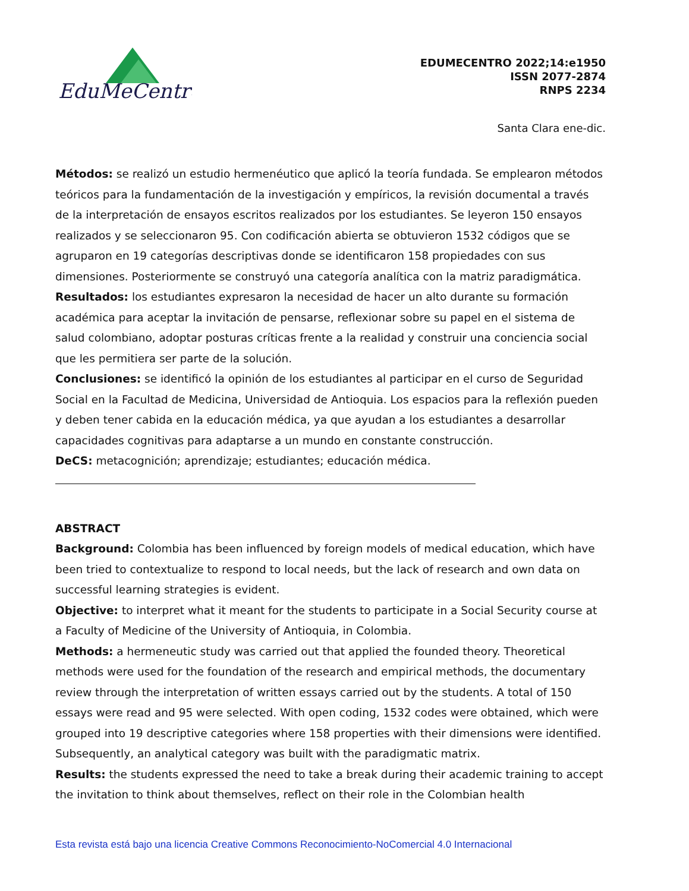EduMeCentro
EDUMECENTRO 2022;14:e1950
ISSN 2077-2874
RNPS 2234
Santa Clara ene-dic.
Métodos: se realizó un estudio hermenéutico que aplicó la teoría fundada. Se emplearon métodos teóricos para la fundamentación de la investigación y empíricos, la revisión documental a través de la interpretación de ensayos escritos realizados por los estudiantes. Se leyeron 150 ensayos realizados y se seleccionaron 95. Con codificación abierta se obtuvieron 1532 códigos que se agruparon en 19 categorías descriptivas donde se identificaron 158 propiedades con sus dimensiones. Posteriormente se construyó una categoría analítica con la matriz paradigmática.
Resultados: los estudiantes expresaron la necesidad de hacer un alto durante su formación académica para aceptar la invitación de pensarse, reflexionar sobre su papel en el sistema de salud colombiano, adoptar posturas críticas frente a la realidad y construir una conciencia social que les permitiera ser parte de la solución.
Conclusiones: se identificó la opinión de los estudiantes al participar en el curso de Seguridad Social en la Facultad de Medicina, Universidad de Antioquia. Los espacios para la reflexión pueden y deben tener cabida en la educación médica, ya que ayudan a los estudiantes a desarrollar capacidades cognitivas para adaptarse a un mundo en constante construcción.
DeCS: metacognición; aprendizaje; estudiantes; educación médica.
ABSTRACT
Background: Colombia has been influenced by foreign models of medical education, which have been tried to contextualize to respond to local needs, but the lack of research and own data on successful learning strategies is evident.
Objective: to interpret what it meant for the students to participate in a Social Security course at a Faculty of Medicine of the University of Antioquia, in Colombia.
Methods: a hermeneutic study was carried out that applied the founded theory. Theoretical methods were used for the foundation of the research and empirical methods, the documentary review through the interpretation of written essays carried out by the students. A total of 150 essays were read and 95 were selected. With open coding, 1532 codes were obtained, which were grouped into 19 descriptive categories where 158 properties with their dimensions were identified. Subsequently, an analytical category was built with the paradigmatic matrix.
Results: the students expressed the need to take a break during their academic training to accept the invitation to think about themselves, reflect on their role in the Colombian health
Esta revista está bajo una licencia Creative Commons Reconocimiento-NoComercial 4.0 Internacional